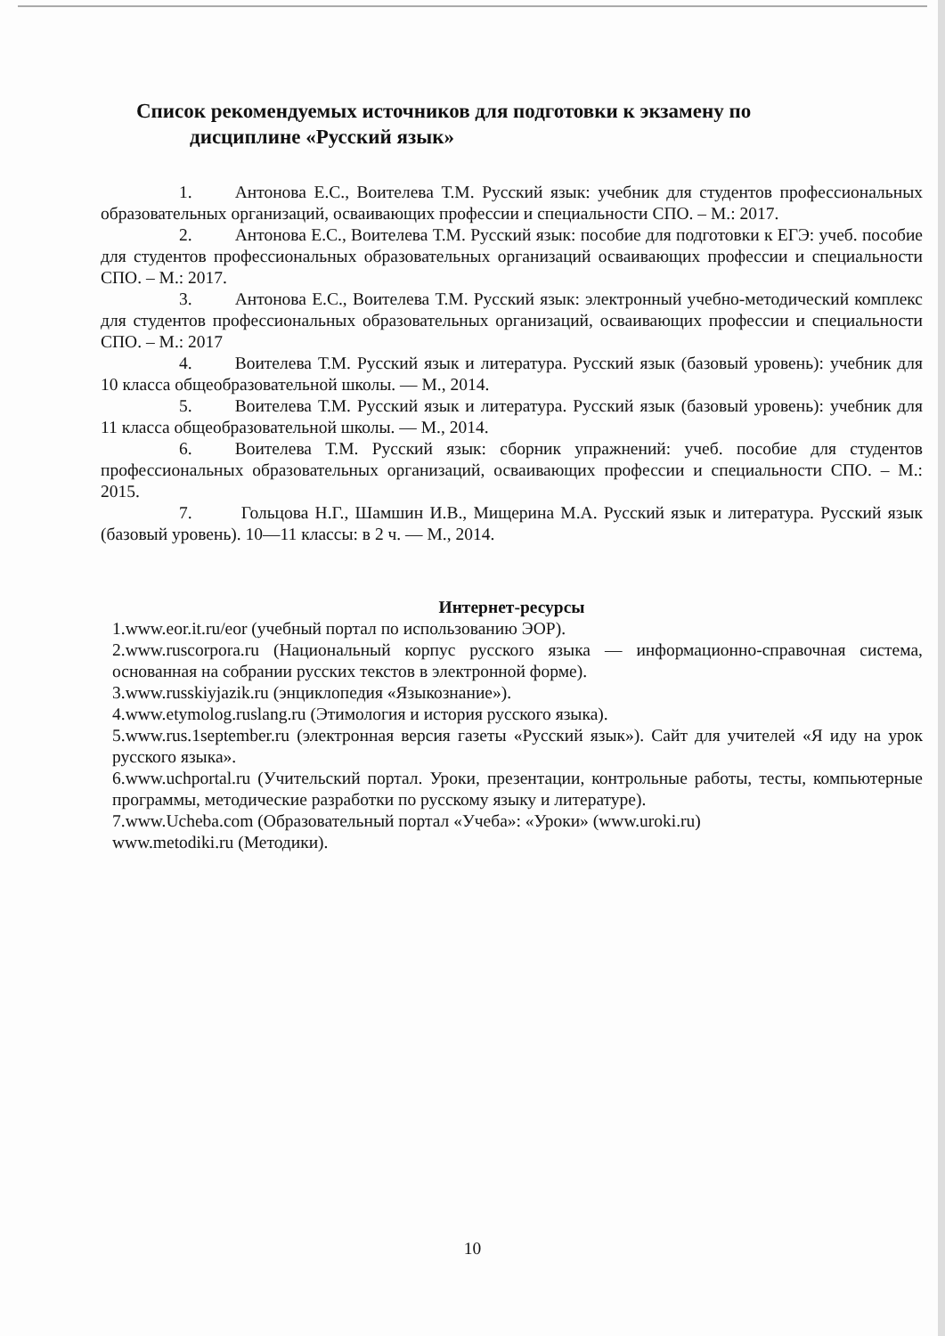Список рекомендуемых источников для подготовки к экзамену по
дисциплине «Русский язык»
1. Антонова Е.С., Воителева Т.М. Русский язык: учебник для студентов профессиональных образовательных организаций, осваивающих профессии и специальности СПО. – М.: 2017.
2. Антонова Е.С., Воителева Т.М. Русский язык: пособие для подготовки к ЕГЭ: учеб. пособие для студентов профессиональных образовательных организаций осваивающих профессии и специальности СПО. – М.: 2017.
3. Антонова Е.С., Воителева Т.М. Русский язык: электронный учебно-методический комплекс для студентов профессиональных образовательных организаций, осваивающих профессии и специальности СПО. – М.: 2017
4. Воителева Т.М. Русский язык и литература. Русский язык (базовый уровень): учебник для 10 класса общеобразовательной школы. — М., 2014.
5. Воителева Т.М. Русский язык и литература. Русский язык (базовый уровень): учебник для 11 класса общеобразовательной школы. — М., 2014.
6. Воителева Т.М. Русский язык: сборник упражнений: учеб. пособие для студентов профессиональных образовательных организаций, осваивающих профессии и специальности СПО. – М.: 2015.
7. Гольцова Н.Г., Шамшин И.В., Мищерина М.А. Русский язык и литература. Русский язык (базовый уровень). 10—11 классы: в 2 ч. — М., 2014.
Интернет-ресурсы
1.www.eor.it.ru/eor (учебный портал по использованию ЭОР).
2.www.ruscorpora.ru (Национальный корпус русского языка — информационно-справочная система, основанная на собрании русских текстов в электронной форме).
3.www.russkiyjazik.ru (энциклопедия «Языкознание»).
4.www.etymolog.ruslang.ru (Этимология и история русского языка).
5.www.rus.1september.ru (электронная версия газеты «Русский язык»). Сайт для учителей «Я иду на урок русского языка».
6.www.uchportal.ru (Учительский портал. Уроки, презентации, контрольные работы, тесты, компьютерные программы, методические разработки по русскому языку и литературе).
7.www.Ucheba.com (Образовательный портал «Учеба»: «Уроки» (www.uroki.ru)
www.metodiki.ru (Методики).
10